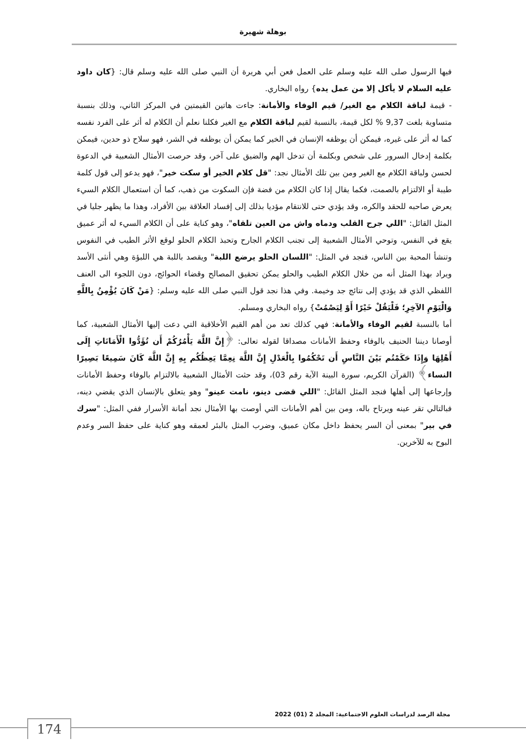بوهلة شهيرة
فيها الرسول صلى الله عليه وسلم على العمل فعن أبي هريرة أن النبي صلى الله عليه وسلم قال: {كان داود عليه السلام لا يأكل إلا من عمل يده} رواه البخاري.
- قيمة لباقة الكلام مع الغير/ قيم الوفاء والأمانة: جاءت هاتين القيمتين في المركز الثاني، وذلك بنسبة متساوية بلغت 9,37 % لكل قيمة، بالنسبة لقيم لباقة الكلام مع الغير فكلنا نعلم أن الكلام له أثر على الفرد نفسه كما له أثر على غيره، فيمكن أن يوظفه الإنسان في الخير كما يمكن أن يوظفه في الشر، فهو سلاح ذو حدين، فيمكن بكلمة إدخال السرور على شخص وبكلمة أن تدخل الهم والضيق على آخر، وقد حرصت الأمثال الشعبية في الدعوة لحسن ولباقة الكلام مع الغير ومن بين تلك الأمثال نجد: "قل كلام الخير أو سكت خير"، فهو يدعو إلى قول كلمة طيبة أو الالتزام بالصمت، فكما يقال إذا كان الكلام من فضة فإن السكوت من ذهب، كما أن استعمال الكلام السيء يعرض صاحبه للحقد والكره، وقد يؤدي حتى للانتقام مؤديا بذلك إلى إفساد العلاقة بين الأفراد، وهذا ما يظهر جليا في المثل القائل: "اللي جرح القلب ودماه واش من العين تلقاه"، وهو كناية على أن الكلام السيء له أثر عميق يقع في النفس، وتوحي الأمثال الشعبية إلى تجنب الكلام الجارح وتحبذ الكلام الحلو لوقع الأثر الطيب في النفوس وتنشأ المحبة بين الناس، فنجد في المثل: "اللسان الحلو يرضع اللبة" ويقصد باللبة هي اللبؤة وهي أنثى الأسد ويراد بهذا المثل أنه من خلال الكلام الطيب والحلو يمكن تحقيق المصالح وقضاء الحوائج، دون اللجوء الى العنف اللفظي الذي قد يؤدي إلى نتائج جد وخيمة. وفي هذا نجد قول النبي صلى الله عليه وسلم: {مَنْ كَانَ يُؤْمِنُ بِاللَّهِ وَالْيَوْمِ الآخِرِ؛ فَلْيَقُلْ خَيْرًا أَوْ لِيَصْمُتْ} رواه البخاري ومسلم.
أما بالنسبة لقيم الوفاء والأمانة: فهي كذلك تعد من أهم القيم الأخلاقية التي دعت إليها الأمثال الشعبية، كما أوصانا ديننا الحنيف بالوفاء وحفظ الأمانات مصداقا لقوله تعالى: ﴿إِنَّ اللَّهَ يَأْمُرُكُمْ أَن تُؤَدُّوا الْأَمَانَاتِ إِلَى أَهْلِهَا وَإِذَا حَكَمْتُم بَيْنَ النَّاسِ أَن تَحْكُمُوا بِالْعَدْلِ إِنَّ اللَّهَ نِعِمَّا يَعِظُكُم بِهِ إِنَّ اللَّهَ كَانَ سَمِيعًا بَصِيرًا النساء﴾ (القرآن الكريم، سورة البينة الآية رقم 03)، وقد حثت الأمثال الشعبية بالالتزام بالوفاء وحفظ الأمانات وإرجاعها إلى أهلها فنجد المثل القائل: "اللي قضى دينو، نامت عينو" وهو يتعلق بالإنسان الذي يقضي دينه، فبالتالي تقر عينه ويرتاح باله، ومن بين أهم الأمانات التي أوصت بها الأمثال نجد أمانة الأسرار ففي المثل: "سرك في بير" بمعنى أن السر يحفظ داخل مكان عميق، وضرب المثل بالبئر لعمقه وهو كناية على حفظ السر وعدم البوح به للآخرين.
مجلة الرصد لدراسات العلوم الاجتماعية: المجلد 2 (01) 2022
174